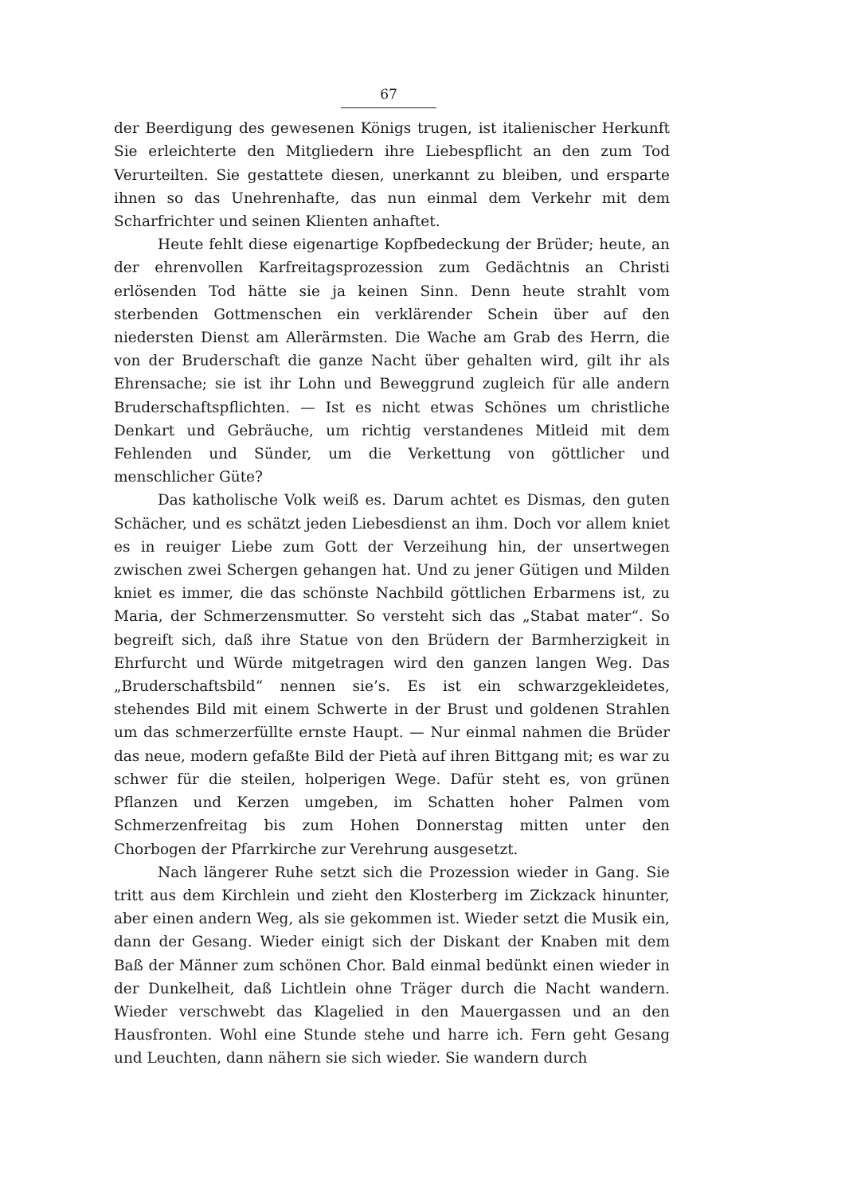67
der Beerdigung des gewesenen Königs trugen, ist italienischer Herkunft Sie erleichterte den Mitgliedern ihre Liebespflicht an den zum Tod Verurteilten. Sie gestattete diesen, unerkannt zu bleiben, und ersparte ihnen so das Unehrenhafte, das nun einmal dem Verkehr mit dem Scharfrichter und seinen Klienten anhaftet.
Heute fehlt diese eigenartige Kopfbedeckung der Brüder; heute, an der ehrenvollen Karfreitagsprozession zum Gedächtnis an Christi erlösenden Tod hätte sie ja keinen Sinn. Denn heute strahlt vom sterbenden Gottmenschen ein verklärender Schein über auf den niedersten Dienst am Allerärmsten. Die Wache am Grab des Herrn, die von der Bruderschaft die ganze Nacht über gehalten wird, gilt ihr als Ehrensache; sie ist ihr Lohn und Beweggrund zugleich für alle andern Bruderschaftspflichten. — Ist es nicht etwas Schönes um christliche Denkart und Gebräuche, um richtig verstandenes Mitleid mit dem Fehlenden und Sünder, um die Verkettung von göttlicher und menschlicher Güte?
Das katholische Volk weiß es. Darum achtet es Dismas, den guten Schächer, und es schätzt jeden Liebesdienst an ihm. Doch vor allem kniet es in reuiger Liebe zum Gott der Verzeihung hin, der unsertwegen zwischen zwei Schergen gehangen hat. Und zu jener Gütigen und Milden kniet es immer, die das schönste Nachbild göttlichen Erbarmens ist, zu Maria, der Schmerzensmutter. So versteht sich das „Stabat mater“. So begreift sich, daß ihre Statue von den Brüdern der Barmherzigkeit in Ehrfurcht und Würde mitgetragen wird den ganzen langen Weg. Das „Bruderschaftsbild“ nennen sie’s. Es ist ein schwarzgekleidetes, stehendes Bild mit einem Schwerte in der Brust und goldenen Strahlen um das schmerzerfüllte ernste Haupt. — Nur einmal nahmen die Brüder das neue, modern gefaßte Bild der Pietà auf ihren Bittgang mit; es war zu schwer für die steilen, holperigen Wege. Dafür steht es, von grünen Pflanzen und Kerzen umgeben, im Schatten hoher Palmen vom Schmerzenfreitag bis zum Hohen Donnerstag mitten unter den Chorbogen der Pfarrkirche zur Verehrung ausgesetzt.
Nach längerer Ruhe setzt sich die Prozession wieder in Gang. Sie tritt aus dem Kirchlein und zieht den Klosterberg im Zickzack hinunter, aber einen andern Weg, als sie gekommen ist. Wieder setzt die Musik ein, dann der Gesang. Wieder einigt sich der Diskant der Knaben mit dem Baß der Männer zum schönen Chor. Bald einmal bedünkt einen wieder in der Dunkelheit, daß Lichtlein ohne Träger durch die Nacht wandern. Wieder verschwebt das Klagelied in den Mauergassen und an den Hausfronten. Wohl eine Stunde stehe und harre ich. Fern geht Gesang und Leuchten, dann nähern sie sich wieder. Sie wandern durch